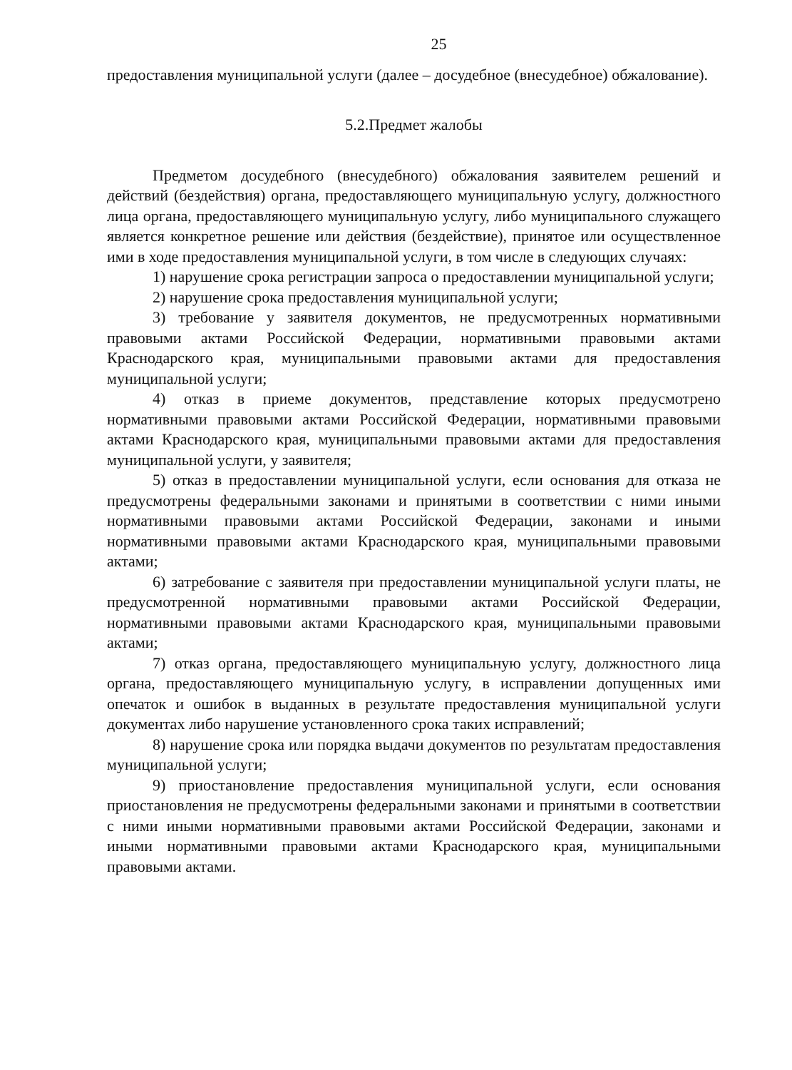25
предоставления муниципальной услуги (далее – досудебное (внесудебное) обжалование).
5.2.Предмет жалобы
Предметом досудебного (внесудебного) обжалования заявителем решений и действий (бездействия) органа, предоставляющего муниципальную услугу, должностного лица органа, предоставляющего муниципальную услугу, либо муниципального служащего является конкретное решение или действия (бездействие), принятое или осуществленное ими в ходе предоставления муниципальной услуги, в том числе в следующих случаях:
1) нарушение срока регистрации запроса о предоставлении муниципальной услуги;
2) нарушение срока предоставления муниципальной услуги;
3) требование у заявителя документов, не предусмотренных нормативными правовыми актами Российской Федерации, нормативными правовыми актами Краснодарского края, муниципальными правовыми актами для предоставления муниципальной услуги;
4) отказ в приеме документов, представление которых предусмотрено нормативными правовыми актами Российской Федерации, нормативными правовыми актами Краснодарского края, муниципальными правовыми актами для предоставления муниципальной услуги, у заявителя;
5) отказ в предоставлении муниципальной услуги, если основания для отказа не предусмотрены федеральными законами и принятыми в соответствии с ними иными нормативными правовыми актами Российской Федерации, законами и иными нормативными правовыми актами Краснодарского края, муниципальными правовыми актами;
6) затребование с заявителя при предоставлении муниципальной услуги платы, не предусмотренной нормативными правовыми актами Российской Федерации, нормативными правовыми актами Краснодарского края, муниципальными правовыми актами;
7) отказ органа, предоставляющего муниципальную услугу, должностного лица органа, предоставляющего муниципальную услугу, в исправлении допущенных ими опечаток и ошибок в выданных в результате предоставления муниципальной услуги документах либо нарушение установленного срока таких исправлений;
8) нарушение срока или порядка выдачи документов по результатам предоставления муниципальной услуги;
9) приостановление предоставления муниципальной услуги, если основания приостановления не предусмотрены федеральными законами и принятыми в соответствии с ними иными нормативными правовыми актами Российской Федерации, законами и иными нормативными правовыми актами Краснодарского края, муниципальными правовыми актами.